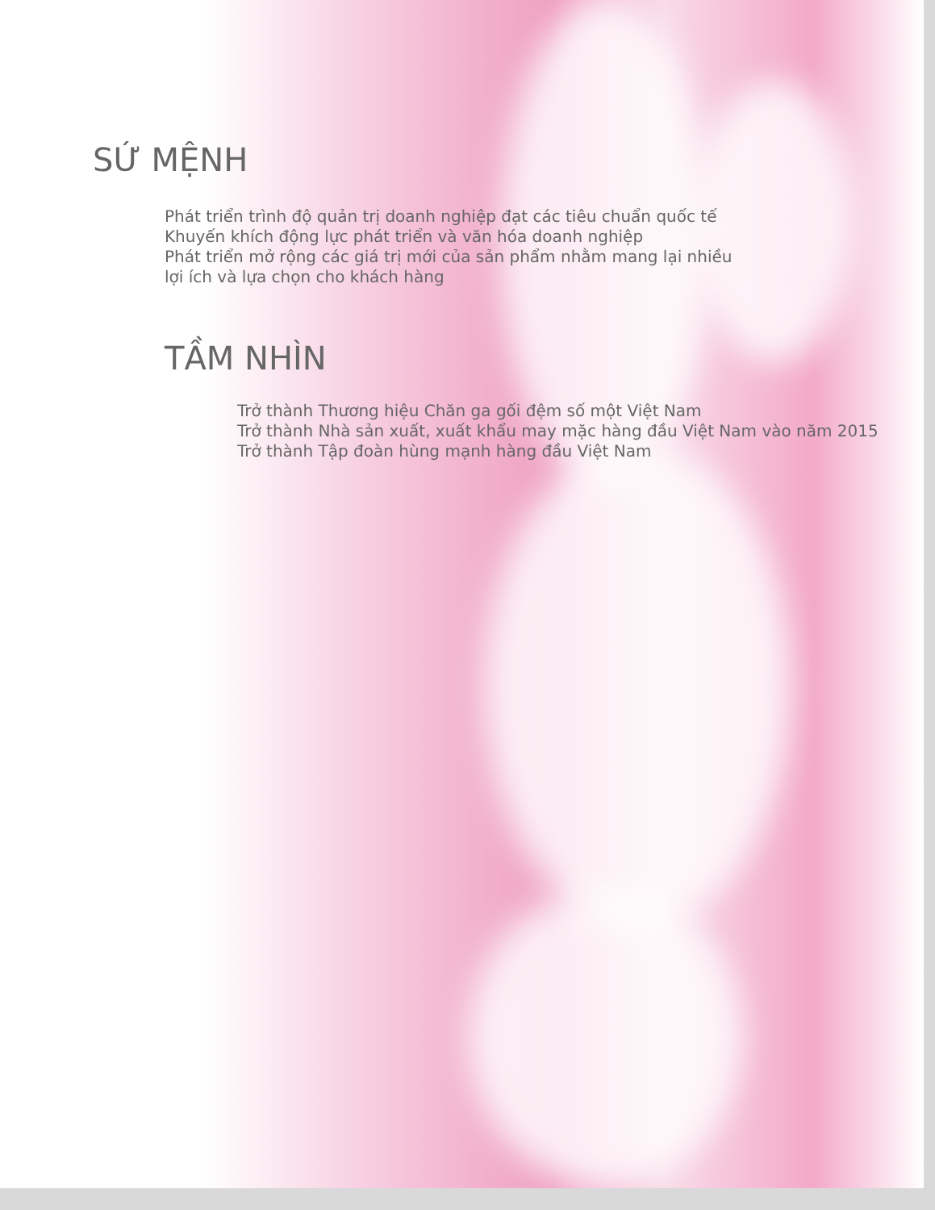SỨ MỆNH
Phát triển trình độ quản trị doanh nghiệp đạt các tiêu chuẩn quốc tế
Khuyến khích động lực phát triển và văn hóa doanh nghiệp
Phát triển mở rộng các giá trị mới của sản phẩm nhằm mang lại nhiều
lợi ích và lựa chọn cho khách hàng
TẦM NHÌN
Trở thành Thương hiệu Chăn ga gối đệm số một Việt Nam
Trở thành Nhà sản xuất, xuất khẩu may mặc hàng đầu Việt Nam vào năm 2015
Trở thành Tập đoàn hùng mạnh hàng đầu Việt Nam